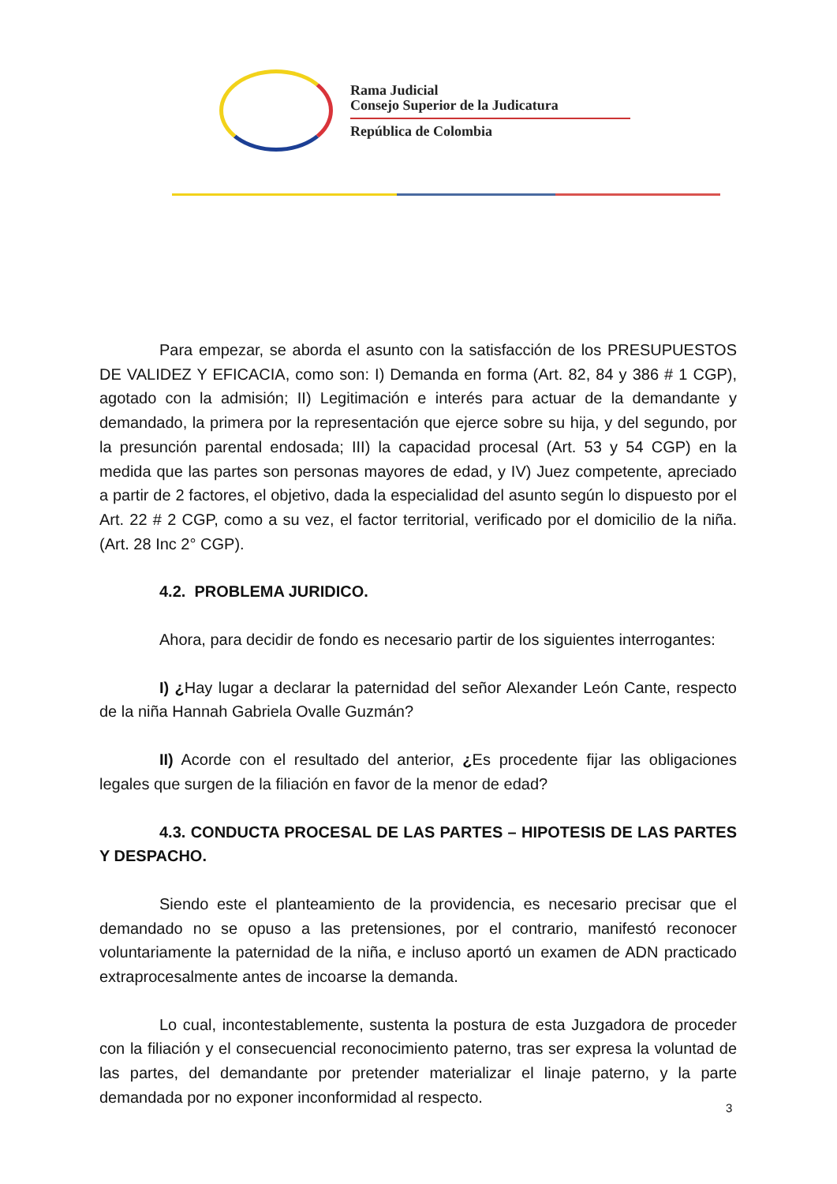Rama Judicial
Consejo Superior de la Judicatura
República de Colombia
Para empezar, se aborda el asunto con la satisfacción de los PRESUPUESTOS DE VALIDEZ Y EFICACIA, como son: I) Demanda en forma (Art. 82, 84 y 386 # 1 CGP), agotado con la admisión; II) Legitimación e interés para actuar de la demandante y demandado, la primera por la representación que ejerce sobre su hija, y del segundo, por la presunción parental endosada; III) la capacidad procesal (Art. 53 y 54 CGP) en la medida que las partes son personas mayores de edad, y IV) Juez competente, apreciado a partir de 2 factores, el objetivo, dada la especialidad del asunto según lo dispuesto por el Art. 22 # 2 CGP, como a su vez, el factor territorial, verificado por el domicilio de la niña. (Art. 28 Inc 2° CGP).
4.2. PROBLEMA JURIDICO.
Ahora, para decidir de fondo es necesario partir de los siguientes interrogantes:
I) ¿Hay lugar a declarar la paternidad del señor Alexander León Cante, respecto de la niña Hannah Gabriela Ovalle Guzmán?
II) Acorde con el resultado del anterior, ¿Es procedente fijar las obligaciones legales que surgen de la filiación en favor de la menor de edad?
4.3. CONDUCTA PROCESAL DE LAS PARTES – HIPOTESIS DE LAS PARTES Y DESPACHO.
Siendo este el planteamiento de la providencia, es necesario precisar que el demandado no se opuso a las pretensiones, por el contrario, manifestó reconocer voluntariamente la paternidad de la niña, e incluso aportó un examen de ADN practicado extraprocesalmente antes de incoarse la demanda.
Lo cual, incontestablemente, sustenta la postura de esta Juzgadora de proceder con la filiación y el consecuencial reconocimiento paterno, tras ser expresa la voluntad de las partes, del demandante por pretender materializar el linaje paterno, y la parte demandada por no exponer inconformidad al respecto.
3